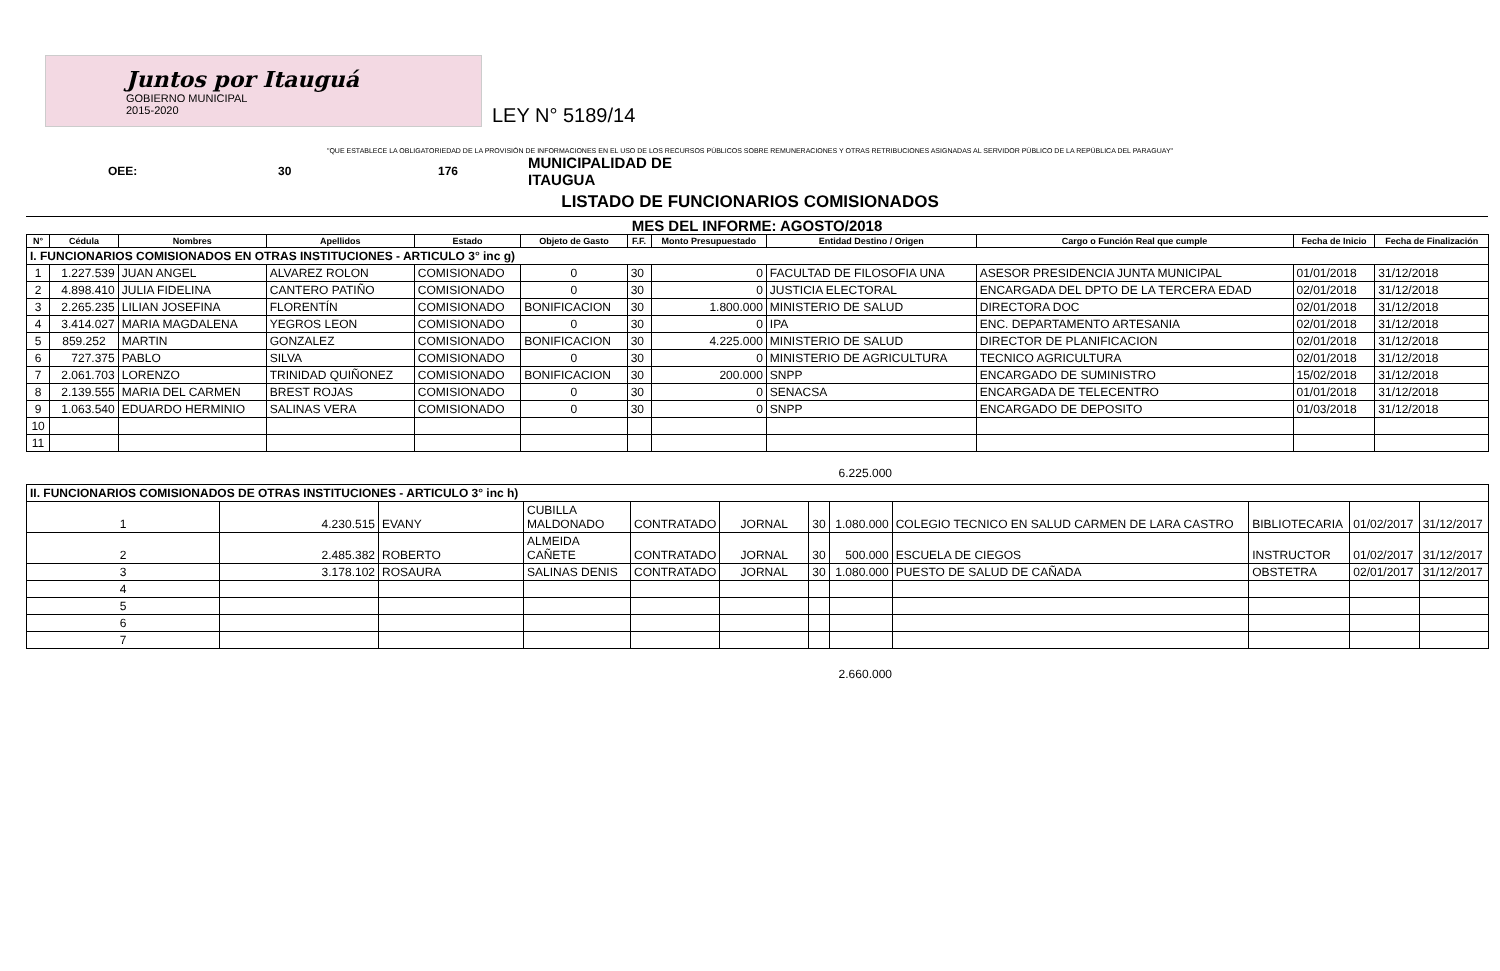Juntos por Itauguá
GOBIERNO MUNICIPAL
2015-2020
LEY N° 5189/14
"QUE ESTABLECE LA OBLIGATORIEDAD DE LA PROVISIÓN DE INFORMACIONES EN EL USO DE LOS RECURSOS PÚBLICOS SOBRE REMUNERACIONES Y OTRAS RETRIBUCIONES ASIGNADAS AL SERVIDOR PÚBLICO DE LA REPÚBLICA DEL PARAGUAY"
OEE: 30 176 MUNICIPALIDAD DE
ITAUGUA
LISTADO DE FUNCIONARIOS COMISIONADOS
MES DEL INFORME: AGOSTO/2018
| N° | Cédula | Nombres | Apellidos | Estado | Objeto de Gasto | F.F. | Monto Presupuestado | Entidad Destino / Origen | Cargo o Función Real que cumple | Fecha de Inicio | Fecha de Finalización |
| --- | --- | --- | --- | --- | --- | --- | --- | --- | --- | --- | --- |
| I. FUNCIONARIOS COMISIONADOS EN OTRAS INSTITUCIONES - ARTICULO 3° inc g) | | | | | | | | | | | |
| 1 | 1.227.539 | JUAN ANGEL | ALVAREZ ROLON | COMISIONADO | 0 | 30 | 0 | FACULTAD DE FILOSOFIA UNA | ASESOR PRESIDENCIA JUNTA MUNICIPAL | 01/01/2018 | 31/12/2018 |
| 2 | 4.898.410 | JULIA FIDELINA | CANTERO PATIÑO | COMISIONADO | 0 | 30 | 0 | JUSTICIA ELECTORAL | ENCARGADA DEL DPTO DE LA TERCERA EDAD | 02/01/2018 | 31/12/2018 |
| 3 | 2.265.235 | LILIAN JOSEFINA | FLORENTÍN | COMISIONADO | BONIFICACION | 30 | 1.800.000 | MINISTERIO DE SALUD | DIRECTORA DOC | 02/01/2018 | 31/12/2018 |
| 4 | 3.414.027 | MARIA MAGDALENA | YEGROS LEON | COMISIONADO | 0 | 30 | 0 | IPA | ENC. DEPARTAMENTO ARTESANIA | 02/01/2018 | 31/12/2018 |
| 5 | 859.252 | MARTIN | GONZALEZ | COMISIONADO | BONIFICACION | 30 | 4.225.000 | MINISTERIO DE SALUD | DIRECTOR DE PLANIFICACION | 02/01/2018 | 31/12/2018 |
| 6 | 727.375 | PABLO | SILVA | COMISIONADO | 0 | 30 | 0 | MINISTERIO DE AGRICULTURA | TECNICO AGRICULTURA | 02/01/2018 | 31/12/2018 |
| 7 | 2.061.703 | LORENZO | TRINIDAD QUIÑONEZ | COMISIONADO | BONIFICACION | 30 | 200.000 | SNPP | ENCARGADO DE SUMINISTRO | 15/02/2018 | 31/12/2018 |
| 8 | 2.139.555 | MARIA DEL CARMEN | BREST ROJAS | COMISIONADO | 0 | 30 | 0 | SENACSA | ENCARGADA DE TELECENTRO | 01/01/2018 | 31/12/2018 |
| 9 | 1.063.540 | EDUARDO HERMINIO | SALINAS VERA | COMISIONADO | 0 | 30 | 0 | SNPP | ENCARGADO DE DEPOSITO | 01/03/2018 | 31/12/2018 |
| 10 | | | | | | | | | | | |
| 11 | | | | | | | | | | | |
6.225.000
| II. FUNCIONARIOS COMISIONADOS DE OTRAS INSTITUCIONES - ARTICULO 3° inc h) | | | | | | | | | | | |
| 1 | 4.230.515 | EVANY | CUBILLA MALDONADO | CONTRATADO | JORNAL | 30 | 1.080.000 | COLEGIO TECNICO EN SALUD CARMEN DE LARA CASTRO | BIBLIOTECARIA | 01/02/2017 | 31/12/2017 |
| 2 | 2.485.382 | ROBERTO | ALMEIDA CAÑETE | CONTRATADO | JORNAL | 30 | 500.000 | ESCUELA DE CIEGOS | INSTRUCTOR | 01/02/2017 | 31/12/2017 |
| 3 | 3.178.102 | ROSAURA | SALINAS DENIS | CONTRATADO | JORNAL | 30 | 1.080.000 | PUESTO DE SALUD DE CAÑADA | OBSTETRA | 02/01/2017 | 31/12/2017 |
| 4 | | | | | | | | | | | |
| 5 | | | | | | | | | | | |
| 6 | | | | | | | | | | | |
| 7 | | | | | | | | | | | |
2.660.000